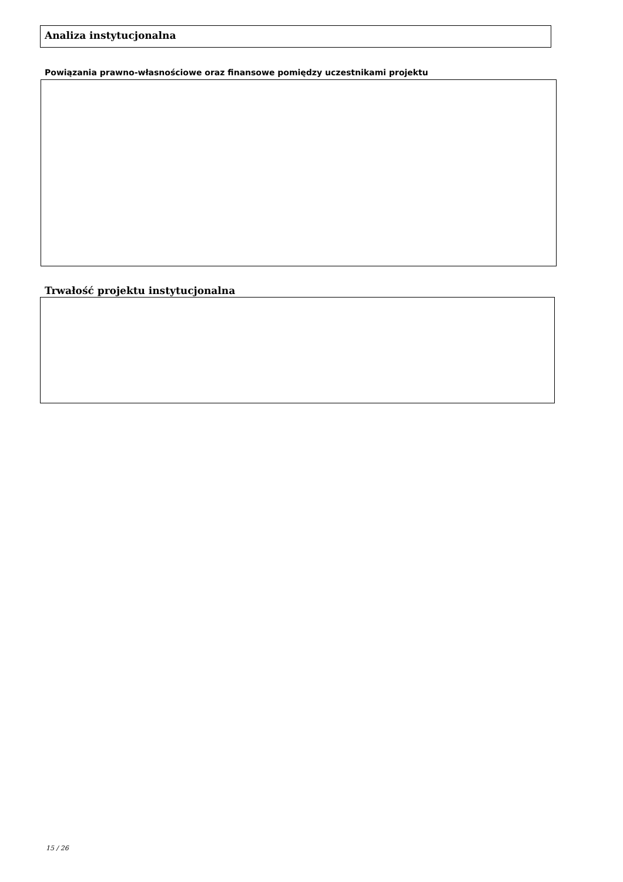Analiza instytucjonalna
Powiązania prawno-własnościowe oraz finansowe pomiędzy uczestnikami projektu
Trwałość projektu instytucjonalna
15 / 26